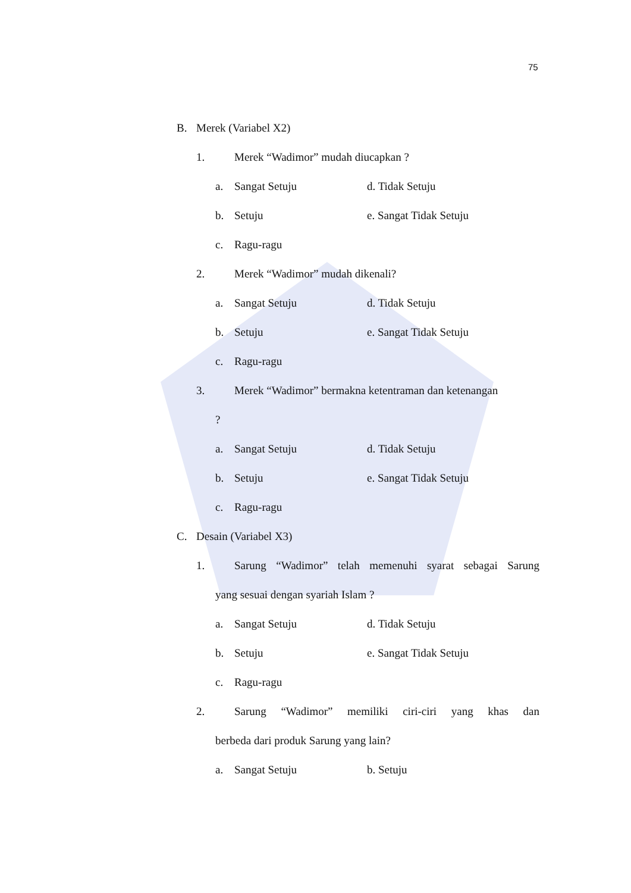75
B. Merek (Variabel X2)
1. Merek “Wadimor” mudah diucapkan ?
a. Sangat Setuju d. Tidak Setuju
b. Setuju e. Sangat Tidak Setuju
c. Ragu-ragu
2. Merek “Wadimor” mudah dikenali?
a. Sangat Setuju d. Tidak Setuju
b. Setuju e. Sangat Tidak Setuju
c. Ragu-ragu
3. Merek “Wadimor” bermakna ketentraman dan ketenangan
?
a. Sangat Setuju d. Tidak Setuju
b. Setuju e. Sangat Tidak Setuju
c. Ragu-ragu
C. Desain (Variabel X3)
1. Sarung “Wadimor” telah memenuhi syarat sebagai Sarung
yang sesuai dengan syariah Islam ?
a. Sangat Setuju d. Tidak Setuju
b. Setuju e. Sangat Tidak Setuju
c. Ragu-ragu
2. Sarung “Wadimor” memiliki ciri-ciri yang khas dan
berbeda dari produk Sarung yang lain?
a. Sangat Setuju b. Setuju